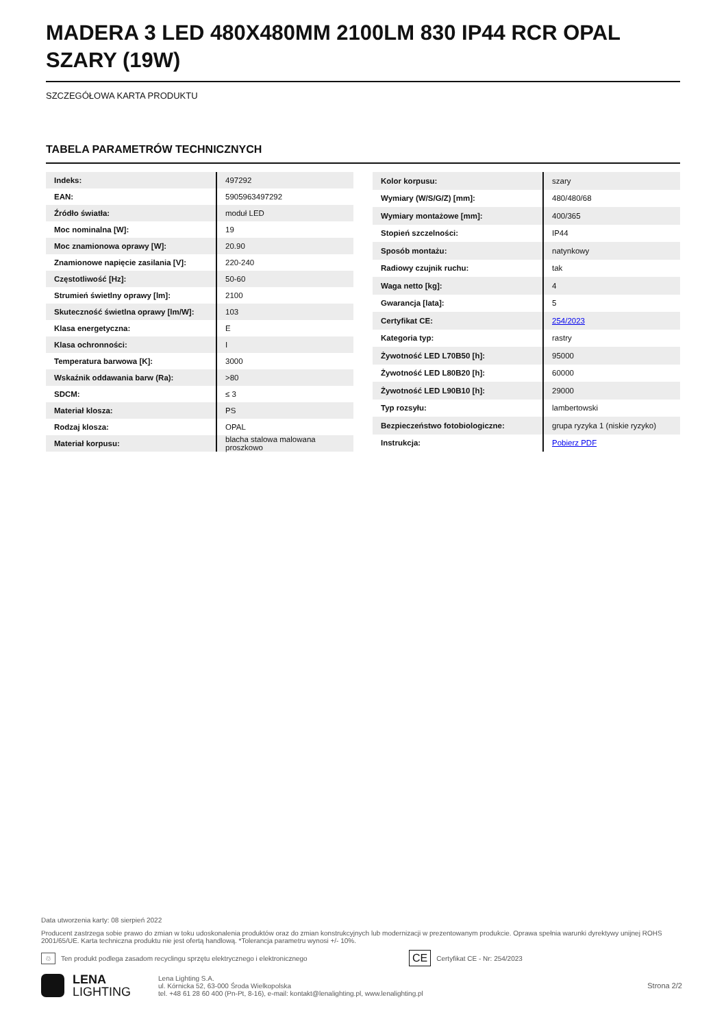MADERA 3 LED 480X480MM 2100LM 830 IP44 RCR OPAL SZARY (19W)
SZCZEGÓŁOWA KARTA PRODUKTU
TABELA PARAMETRÓW TECHNICZNYCH
| Indeks: | 497292 |
| EAN: | 5905963497292 |
| Źródło światła: | moduł LED |
| Moc nominalna [W]: | 19 |
| Moc znamionowa oprawy [W]: | 20.90 |
| Znamionowe napięcie zasilania [V]: | 220-240 |
| Częstotliwość [Hz]: | 50-60 |
| Strumień świetlny oprawy [lm]: | 2100 |
| Skuteczność świetlna oprawy [lm/W]: | 103 |
| Klasa energetyczna: | E |
| Klasa ochronności: | I |
| Temperatura barwowa [K]: | 3000 |
| Wskaźnik oddawania barw (Ra): | >80 |
| SDCM: | ≤ 3 |
| Materiał klosza: | PS |
| Rodzaj klosza: | OPAL |
| Materiał korpusu: | blacha stalowa malowana proszkowo |
| Kolor korpusu: | szary |
| Wymiary (W/S/G/Z) [mm]: | 480/480/68 |
| Wymiary montażowe [mm]: | 400/365 |
| Stopień szczelności: | IP44 |
| Sposób montażu: | natynkowy |
| Radiowy czujnik ruchu: | tak |
| Waga netto [kg]: | 4 |
| Gwarancja [lata]: | 5 |
| Certyfikat CE: | 254/2023 |
| Kategoria typ: | rastry |
| Żywotność LED L70B50 [h]: | 95000 |
| Żywotność LED L80B20 [h]: | 60000 |
| Żywotność LED L90B10 [h]: | 29000 |
| Typ rozsyłu: | lambertowski |
| Bezpieczeństwo fotobiologiczne: | grupa ryzyka 1 (niskie ryzyko) |
| Instrukcja: | Pobierz PDF |
Data utworzenia karty: 08 sierpień 2022
Producent zastrzega sobie prawo do zmian w toku udoskonalenia produktów oraz do zmian konstrukcyjnych lub modernizacji w prezentowanym produkcie. Oprawa spełnia warunki dyrektywy unijnej ROHS 2001/65/UE. Karta techniczna produktu nie jest ofertą handlową. *Tolerancja parametru wynosi +/- 10%.
♲ Ten produkt podlega zasadom recyclingu sprzętu elektrycznego i elektronicznego CE Certyfikat CE - Nr: 254/2023
LENA
LIGHTING
Lena Lighting S.A.
ul. Kórnicka 52, 63-000 Środa Wielkopolska
tel. +48 61 28 60 400 (Pn-Pt, 8-16), e-mail: kontakt@lenalighting.pl, www.lenalighting.pl
Strona 2/2